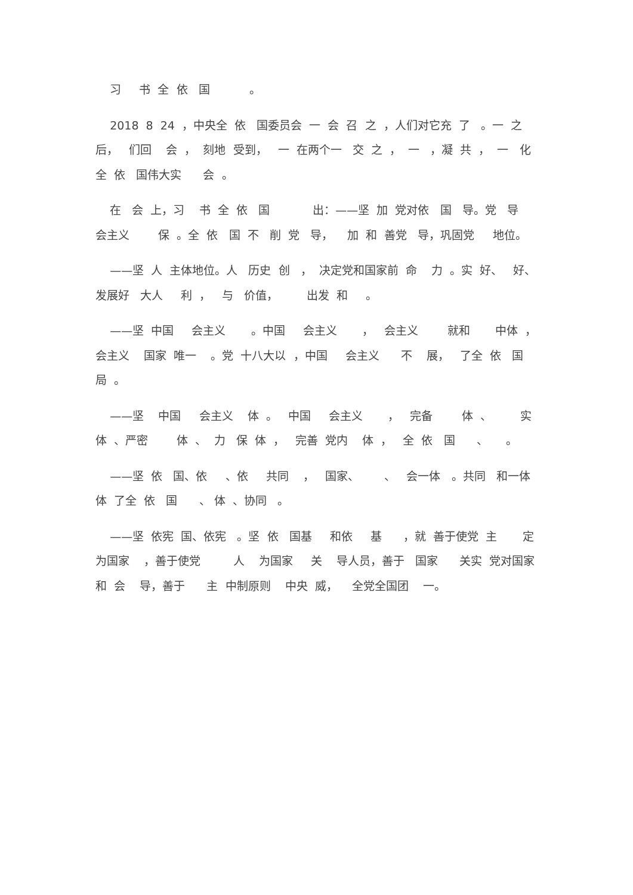习 书 全 依 国 。
2018 8 24 ，中央全 依 国委员会 一 会 召 之 ，人们对它充 了 。一 之后， 们回 会 ， 刻地 受到， 一 在两个一 交 之 ， 一 ，凝 共 ， 一 化全 依 国伟大实 会 。
在 会 上，习 书 全 依 国 出：——坚 加 党对依 国 导。党 导 会主义 保 。全 依 国 不 削 党 导， 加 和 善党 导，巩固党 地位。
——坚 人 主体地位。人 历史 创 ， 决定党和国家前 命 力 。实 好、 好、发展好 大人 利 ， 与 价值， 出发 和 。
——坚 中国 会主义 。中国 会主义 ， 会主义 就和 中体 ， 会主义 国家 唯一 。党 十八大以 ，中国 会主义 不 展， 了全 依 国 局 。
——坚 中国 会主义 体 。 中国 会主义 ， 完备 体 、 实 体 、严密 体 、 力 保 体 ， 完善 党内 体 ， 全 依 国 、 。
——坚 依 国、依 、依 共同 ， 国家、 、 会一体 。共同 和一体 体 了全 依 国 、 体 、协同 。
——坚 依宪 国、依宪 。坚 依 国基 和依 基 ，就 善于使党 主 定 为国家 ，善于使党 人 为国家 关 导人员，善于 国家 关实 党对国家和 会 导，善于 主 中制原则 中央 威， 全党全国团 一。